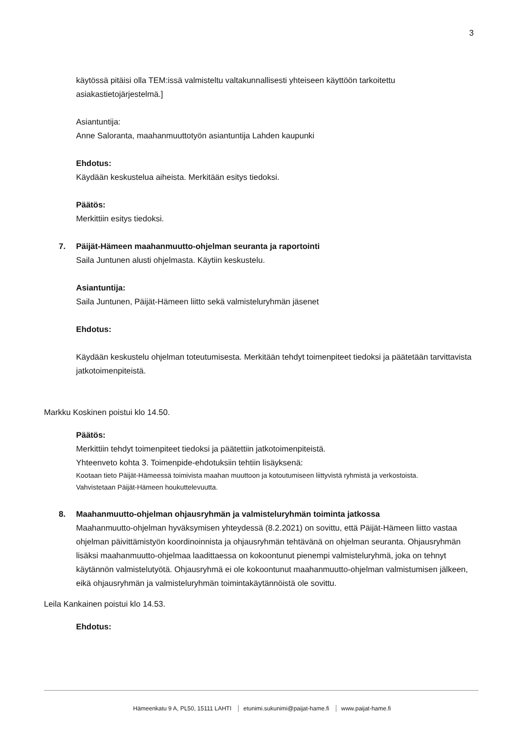3
käytössä pitäisi olla TEM:issä valmisteltu valtakunnallisesti yhteiseen käyttöön tarkoitettu asiakastietojärjestelmä.]
Asiantuntija:
Anne Saloranta, maahanmuuttotyön asiantuntija Lahden kaupunki
Ehdotus:
Käydään keskustelua aiheista. Merkitään esitys tiedoksi.
Päätös:
Merkittiin esitys tiedoksi.
7. Päijät-Hämeen maahanmuutto-ohjelman seuranta ja raportointi
Saila Juntunen alusti ohjelmasta. Käytiin keskustelu.
Asiantuntija:
Saila Juntunen, Päijät-Hämeen liitto sekä valmisteluryhmän jäsenet
Ehdotus:
Käydään keskustelu ohjelman toteutumisesta. Merkitään tehdyt toimenpiteet tiedoksi ja päätetään tarvittavista jatkotoimenpiteistä.
Markku Koskinen poistui klo 14.50.
Päätös:
Merkittiin tehdyt toimenpiteet tiedoksi ja päätettiin jatkotoimenpiteistä.
Yhteenveto kohta 3. Toimenpide-ehdotuksiin tehtiin lisäyksenä:
Kootaan tieto Päijät-Hämeessä toimivista maahan muuttoon ja kotoutumiseen liittyvistä ryhmistä ja verkostoista.
Vahvistetaan Päijät-Hämeen houkuttelevuutta.
8. Maahanmuutto-ohjelman ohjausryhmän ja valmisteluryhmän toiminta jatkossa
Maahanmuutto-ohjelman hyväksymisen yhteydessä (8.2.2021) on sovittu, että Päijät-Hämeen liitto vastaa ohjelman päivittämistyön koordinoinnista ja ohjausryhmän tehtävänä on ohjelman seuranta. Ohjausryhmän lisäksi maahanmuutto-ohjelmaa laadittaessa on kokoontunut pienempi valmisteluryhmä, joka on tehnyt käytännön valmistelutyötä. Ohjausryhmä ei ole kokoontunut maahanmuutto-ohjelman valmistumisen jälkeen, eikä ohjausryhmän ja valmisteluryhmän toimintakäytännöistä ole sovittu.
Leila Kankainen poistui klo 14.53.
Ehdotus:
Hämeenkatu 9 A, PL50, 15111 LAHTI etunimi.sukunimi@paijat-hame.fi www.paijat-hame.fi